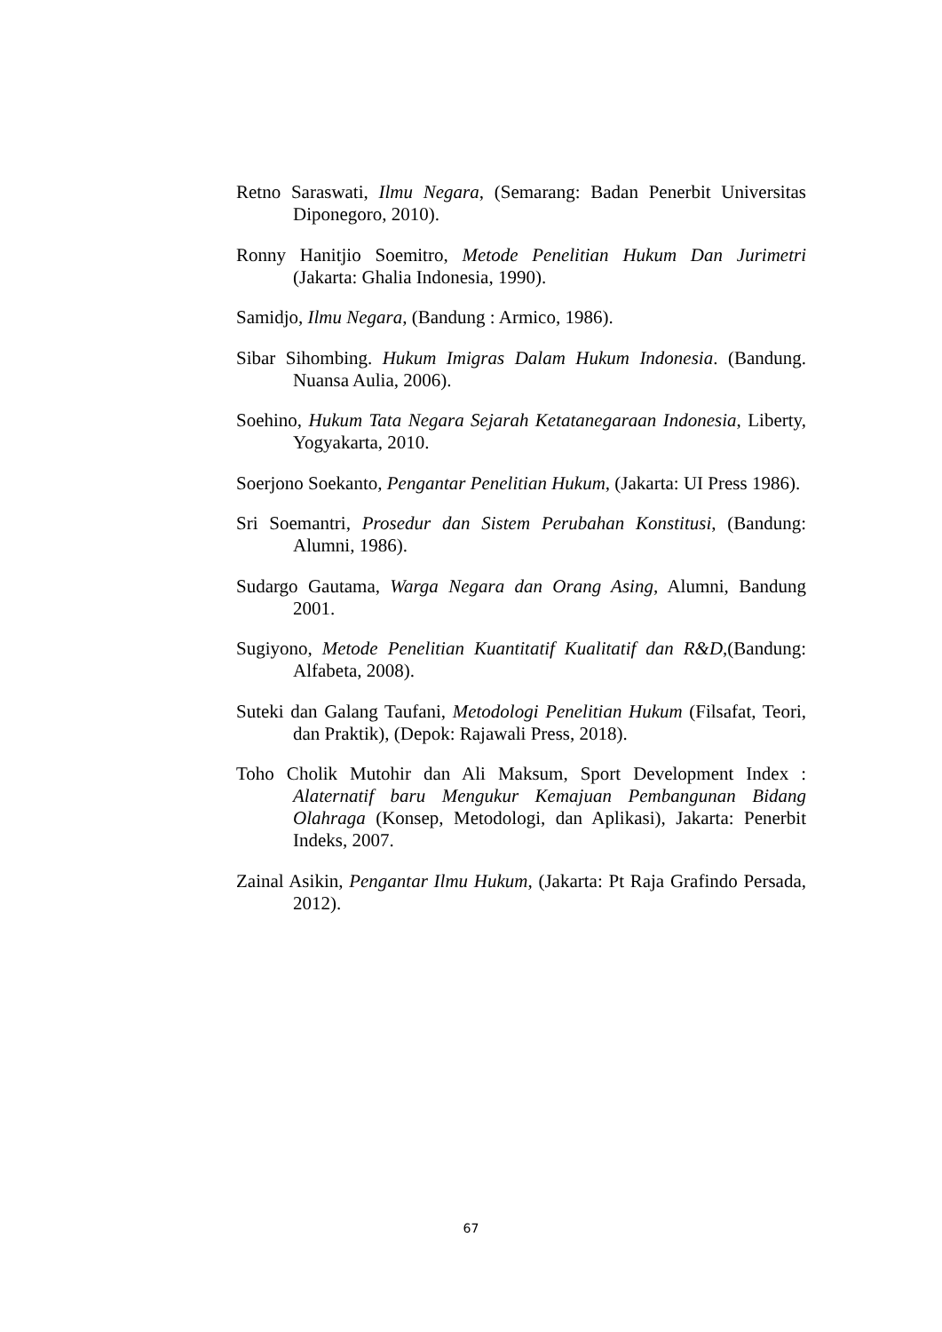Retno Saraswati, Ilmu Negara, (Semarang: Badan Penerbit Universitas Diponegoro, 2010).
Ronny Hanitjio Soemitro, Metode Penelitian Hukum Dan Jurimetri (Jakarta: Ghalia Indonesia, 1990).
Samidjo, Ilmu Negara, (Bandung : Armico, 1986).
Sibar Sihombing. Hukum Imigras Dalam Hukum Indonesia. (Bandung. Nuansa Aulia, 2006).
Soehino, Hukum Tata Negara Sejarah Ketatanegaraan Indonesia, Liberty, Yogyakarta, 2010.
Soerjono Soekanto, Pengantar Penelitian Hukum, (Jakarta: UI Press 1986).
Sri Soemantri, Prosedur dan Sistem Perubahan Konstitusi, (Bandung: Alumni, 1986).
Sudargo Gautama, Warga Negara dan Orang Asing, Alumni, Bandung 2001.
Sugiyono, Metode Penelitian Kuantitatif Kualitatif dan R&D,(Bandung: Alfabeta, 2008).
Suteki dan Galang Taufani, Metodologi Penelitian Hukum (Filsafat, Teori, dan Praktik), (Depok: Rajawali Press, 2018).
Toho Cholik Mutohir dan Ali Maksum, Sport Development Index : Alaternatif baru Mengukur Kemajuan Pembangunan Bidang Olahraga (Konsep, Metodologi, dan Aplikasi), Jakarta: Penerbit Indeks, 2007.
Zainal Asikin, Pengantar Ilmu Hukum, (Jakarta: Pt Raja Grafindo Persada, 2012).
67